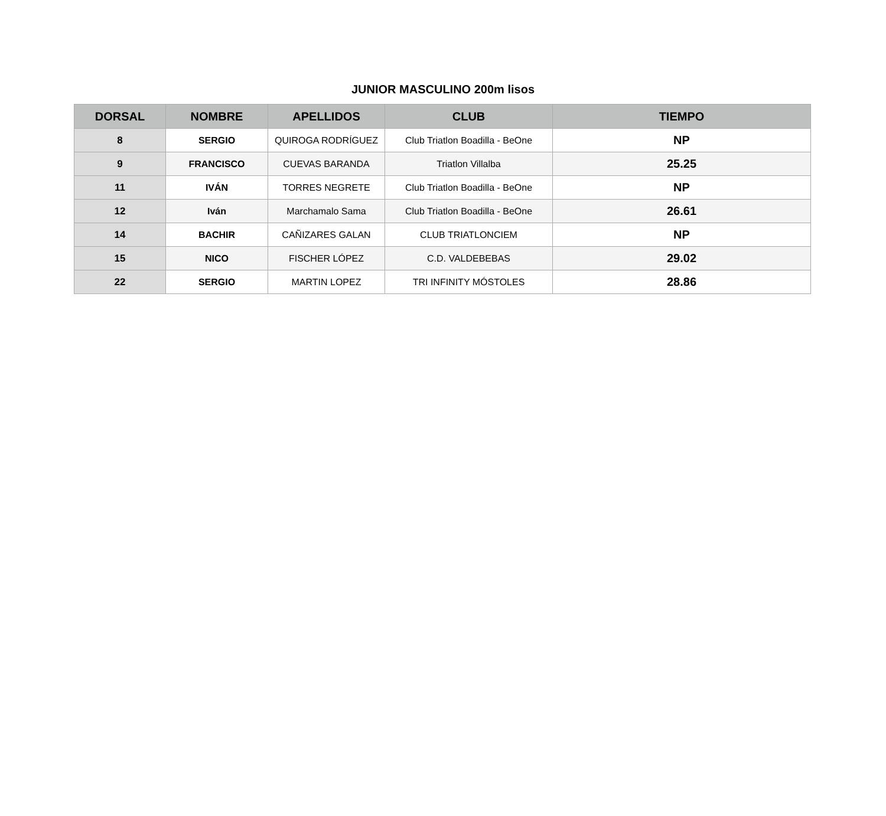JUNIOR MASCULINO 200m lisos
| DORSAL | NOMBRE | APELLIDOS | CLUB | TIEMPO |
| --- | --- | --- | --- | --- |
| 8 | SERGIO | QUIROGA RODRÍGUEZ | Club Triatlon Boadilla - BeOne | NP |
| 9 | FRANCISCO | CUEVAS BARANDA | Triatlon Villalba | 25.25 |
| 11 | IVÁN | TORRES NEGRETE | Club Triatlon Boadilla - BeOne | NP |
| 12 | Iván | Marchamalo Sama | Club Triatlon Boadilla - BeOne | 26.61 |
| 14 | BACHIR | CAÑIZARES GALAN | CLUB TRIATLONCIEM | NP |
| 15 | NICO | FISCHER LÓPEZ | C.D. VALDEBEBAS | 29.02 |
| 22 | SERGIO | MARTIN LOPEZ | TRI INFINITY MÓSTOLES | 28.86 |